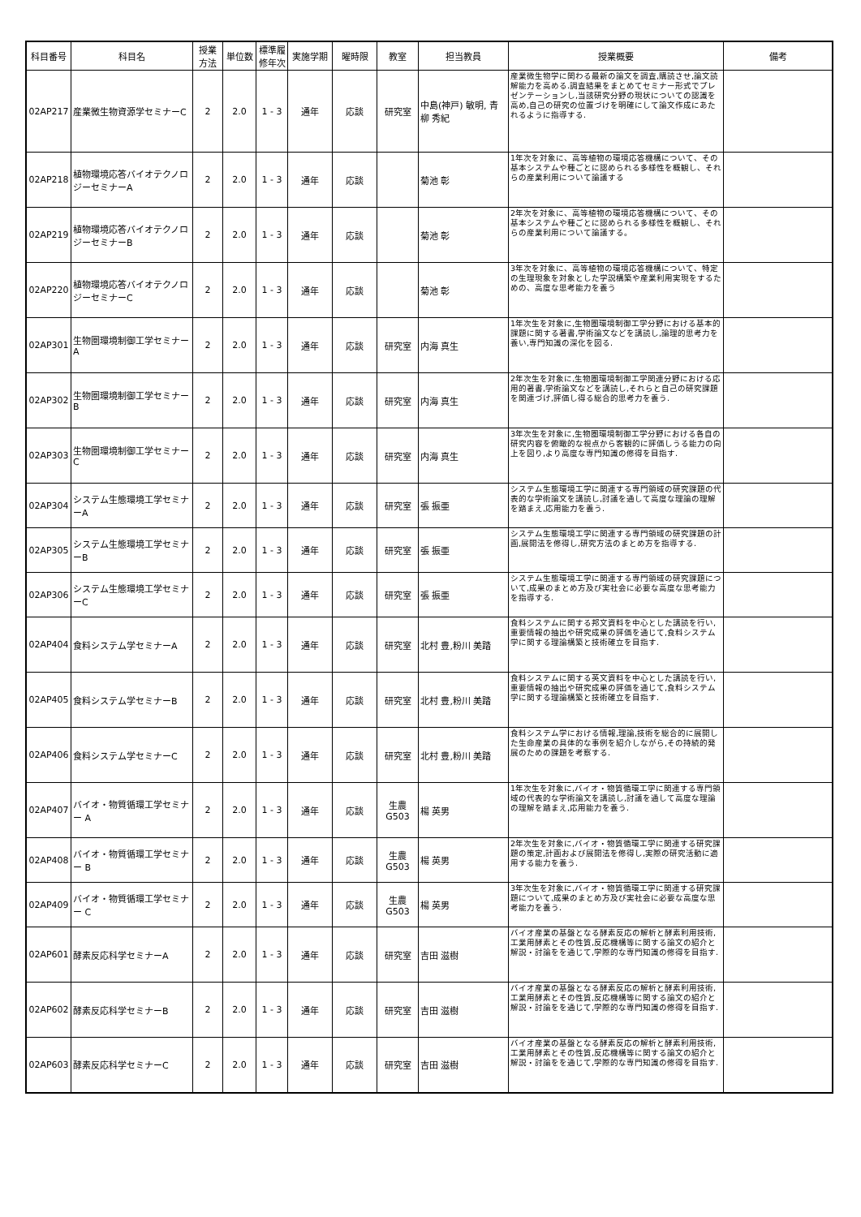| 科目番号 | 科目名 | 授業方法 | 単位数 | 標準履修年次 | 実施学期 | 曜時限 | 教室 | 担当教員 | 授業概要 | 備考 |
| --- | --- | --- | --- | --- | --- | --- | --- | --- | --- | --- |
| 02AP217 | 産業微生物資源学セミナーC | 2 | 2.0 | 1 - 3 | 通年 | 応談 | 研究室 | 中島(神戸) 敏明, 青柳 秀紀 | 産業微生物学に関わる最新の論文を調査,購読させ,論文読解能力を高める.調査結果をまとめてセミナー形式でプレゼンテーションし,当該研究分野の現状についての認識を高め,自己の研究の位置づけを明確にして論文作成にあたれるように指導する. | |
| 02AP218 | 植物環境応答バイオテクノロジーセミナーA | 2 | 2.0 | 1 - 3 | 通年 | 応談 | | 菊池 彰 | 1年次を対象に、高等植物の環境応答機構について、その基本システムや種ごとに認められる多様性を概観し、それらの産業利用について論議する | |
| 02AP219 | 植物環境応答バイオテクノロジーセミナーB | 2 | 2.0 | 1 - 3 | 通年 | 応談 | | 菊池 彰 | 2年次を対象に、高等植物の環境応答機構について、その基本システムや種ごとに認められる多様性を概観し、それらの産業利用について論議する。 | |
| 02AP220 | 植物環境応答バイオテクノロジーセミナーC | 2 | 2.0 | 1 - 3 | 通年 | 応談 | | 菊池 彰 | 3年次を対象に、高等植物の環境応答機構について、特定の生理現象を対象とした学説構築や産業利用実現をするための、高度な思考能力を養う | |
| 02AP301 | 生物圏環境制御工学セミナーA | 2 | 2.0 | 1 - 3 | 通年 | 応談 | 研究室 | 内海 真生 | 1年次生を対象に,生物圏環境制御工学分野における基本的課題に関する著書,学術論文などを講読し,論理的思考力を養い,専門知識の深化を図る. | |
| 02AP302 | 生物圏環境制御工学セミナーB | 2 | 2.0 | 1 - 3 | 通年 | 応談 | 研究室 | 内海 真生 | 2年次生を対象に,生物圏環境制御工学関連分野における応用的著書,学術論文などを講読し,それらと自己の研究課題を関連づけ,評価し得る総合的思考力を養う. | |
| 02AP303 | 生物圏環境制御工学セミナーC | 2 | 2.0 | 1 - 3 | 通年 | 応談 | 研究室 | 内海 真生 | 3年次生を対象に,生物圏環境制御工学分野における各自の研究内容を俯瞰的な視点から客観的に評価しうる能力の向上を図り,より高度な専門知識の修得を目指す. | |
| 02AP304 | システム生態環境工学セミナーA | 2 | 2.0 | 1 - 3 | 通年 | 応談 | 研究室 | 張 振亜 | システム生態環境工学に関連する専門領域の研究課題の代表的な学術論文を講読し,討議を通して高度な理論の理解を踏まえ,応用能力を養う. | |
| 02AP305 | システム生態環境工学セミナーB | 2 | 2.0 | 1 - 3 | 通年 | 応談 | 研究室 | 張 振亜 | システム生態環境工学に関連する専門領域の研究課題の計画,展開法を修得し,研究方法のまとめ方を指導する. | |
| 02AP306 | システム生態環境工学セミナーC | 2 | 2.0 | 1 - 3 | 通年 | 応談 | 研究室 | 張 振亜 | システム生態環境工学に関連する専門領域の研究課題について,成果のまとめ方及び実社会に必要な高度な思考能力を指導する. | |
| 02AP404 | 食料システム学セミナーA | 2 | 2.0 | 1 - 3 | 通年 | 応談 | 研究室 | 北村 豊,粉川 美踏 | 食料システムに関する邦文資料を中心とした講読を行い,重要情報の抽出や研究成果の評価を通じて,食料システム学に関する理論構築と技術確立を目指す. | |
| 02AP405 | 食料システム学セミナーB | 2 | 2.0 | 1 - 3 | 通年 | 応談 | 研究室 | 北村 豊,粉川 美踏 | 食料システムに関する英文資料を中心とした講読を行い,重要情報の抽出や研究成果の評価を通じて,食料システム学に関する理論構築と技術確立を目指す. | |
| 02AP406 | 食料システム学セミナーC | 2 | 2.0 | 1 - 3 | 通年 | 応談 | 研究室 | 北村 豊,粉川 美踏 | 食料システム学における情報,理論,技術を総合的に展開した生命産業の具体的な事例を紹介しながら,その持続的発展のための課題を考察する. | |
| 02AP407 | バイオ・物質循環工学セミナー A | 2 | 2.0 | 1 - 3 | 通年 | 応談 | 生農 G503 | 楊 英男 | 1年次生を対象に,バイオ・物質循環工学に関連する専門領域の代表的な学術論文を講読し,討議を通して高度な理論の理解を踏まえ,応用能力を養う. | |
| 02AP408 | バイオ・物質循環工学セミナー B | 2 | 2.0 | 1 - 3 | 通年 | 応談 | 生農 G503 | 楊 英男 | 2年次生を対象に,バイオ・物質循環工学に関連する研究課題の策定,計画および展開法を修得し,実際の研究活動に適用する能力を養う. | |
| 02AP409 | バイオ・物質循環工学セミナー C | 2 | 2.0 | 1 - 3 | 通年 | 応談 | 生農 G503 | 楊 英男 | 3年次生を対象に,バイオ・物質循環工学に関連する研究課題について,成果のまとめ方及び実社会に必要な高度な思考能力を養う. | |
| 02AP601 | 酵素反応科学セミナーA | 2 | 2.0 | 1 - 3 | 通年 | 応談 | 研究室 | 吉田 滋樹 | バイオ産業の基盤となる酵素反応の解析と酵素利用技術,工業用酵素とその性質,反応機構等に関する論文の紹介と解説・討論をを通じて,学際的な専門知識の修得を目指す. | |
| 02AP602 | 酵素反応科学セミナーB | 2 | 2.0 | 1 - 3 | 通年 | 応談 | 研究室 | 吉田 滋樹 | バイオ産業の基盤となる酵素反応の解析と酵素利用技術,工業用酵素とその性質,反応機構等に関する論文の紹介と解説・討論をを通じて,学際的な専門知識の修得を目指す. | |
| 02AP603 | 酵素反応科学セミナーC | 2 | 2.0 | 1 - 3 | 通年 | 応談 | 研究室 | 吉田 滋樹 | バイオ産業の基盤となる酵素反応の解析と酵素利用技術,工業用酵素とその性質,反応機構等に関する論文の紹介と解説・討論をを通じて,学際的な専門知識の修得を目指す. | |